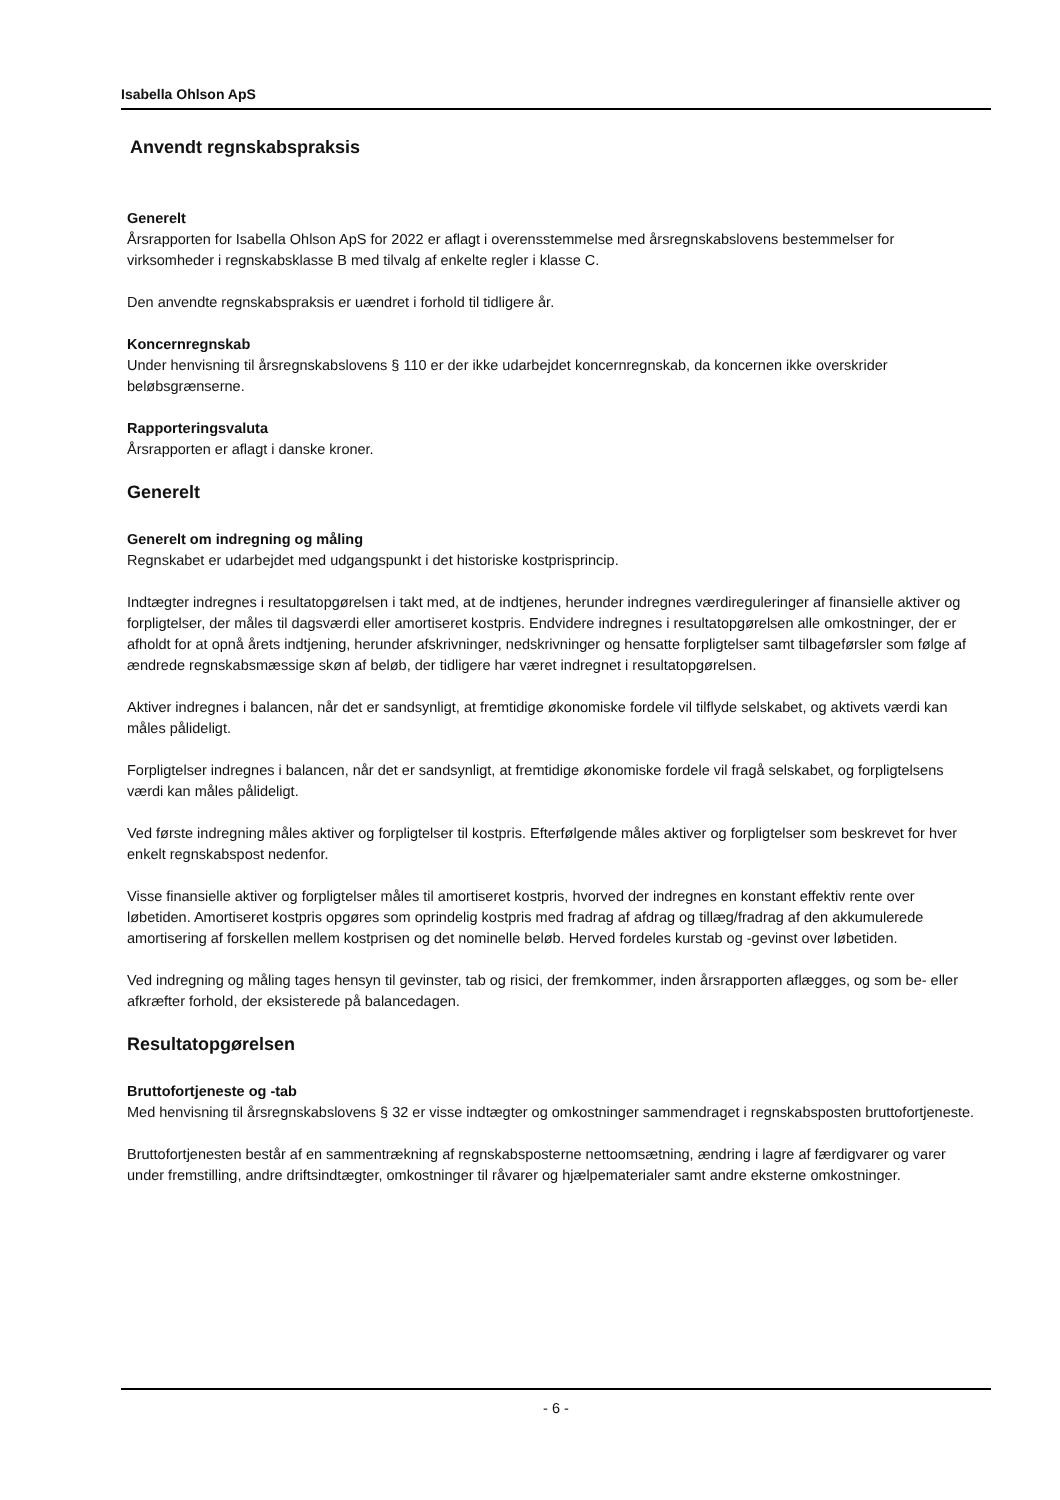Isabella Ohlson ApS
Anvendt regnskabspraksis
Generelt
Årsrapporten for Isabella Ohlson ApS for 2022 er aflagt i overensstemmelse med årsregnskabslovens bestemmelser for virksomheder i regnskabsklasse B med tilvalg af enkelte regler i klasse C.
Den anvendte regnskabspraksis er uændret i forhold til tidligere år.
Koncernregnskab
Under henvisning til årsregnskabslovens § 110 er der ikke udarbejdet koncernregnskab, da koncernen ikke overskrider beløbsgrænserne.
Rapporteringsvaluta
Årsrapporten er aflagt i danske kroner.
Generelt
Generelt om indregning og måling
Regnskabet er udarbejdet med udgangspunkt i det historiske kostprisprincip.
Indtægter indregnes i resultatopgørelsen i takt med, at de indtjenes, herunder indregnes værdireguleringer af finansielle aktiver og forpligtelser, der måles til dagsværdi eller amortiseret kostpris. Endvidere indregnes i resultatopgørelsen alle omkostninger, der er afholdt for at opnå årets indtjening, herunder afskrivninger, nedskrivninger og hensatte forpligtelser samt tilbageførsler som følge af ændrede regnskabsmæssige skøn af beløb, der tidligere har været indregnet i resultatopgørelsen.
Aktiver indregnes i balancen, når det er sandsynligt, at fremtidige økonomiske fordele vil tilflyde selskabet, og aktivets værdi kan måles pålideligt.
Forpligtelser indregnes i balancen, når det er sandsynligt, at fremtidige økonomiske fordele vil fragå selskabet, og forpligtelsens værdi kan måles pålideligt.
Ved første indregning måles aktiver og forpligtelser til kostpris. Efterfølgende måles aktiver og forpligtelser som beskrevet for hver enkelt regnskabspost nedenfor.
Visse finansielle aktiver og forpligtelser måles til amortiseret kostpris, hvorved der indregnes en konstant effektiv rente over løbetiden. Amortiseret kostpris opgøres som oprindelig kostpris med fradrag af afdrag og tillæg/fradrag af den akkumulerede amortisering af forskellen mellem kostprisen og det nominelle beløb. Herved fordeles kurstab og -gevinst over løbetiden.
Ved indregning og måling tages hensyn til gevinster, tab og risici, der fremkommer, inden årsrapporten aflægges, og som be- eller afkræfter forhold, der eksisterede på balancedagen.
Resultatopgørelsen
Bruttofortjeneste og -tab
Med henvisning til årsregnskabslovens § 32 er visse indtægter og omkostninger sammendraget i regnskabsposten bruttofortjeneste.
Bruttofortjenesten består af en sammentrækning af regnskabsposterne nettoomsætning, ændring i lagre af færdigvarer og varer under fremstilling, andre driftsindtægter, omkostninger til råvarer og hjælpematerialer samt andre eksterne omkostninger.
- 6 -